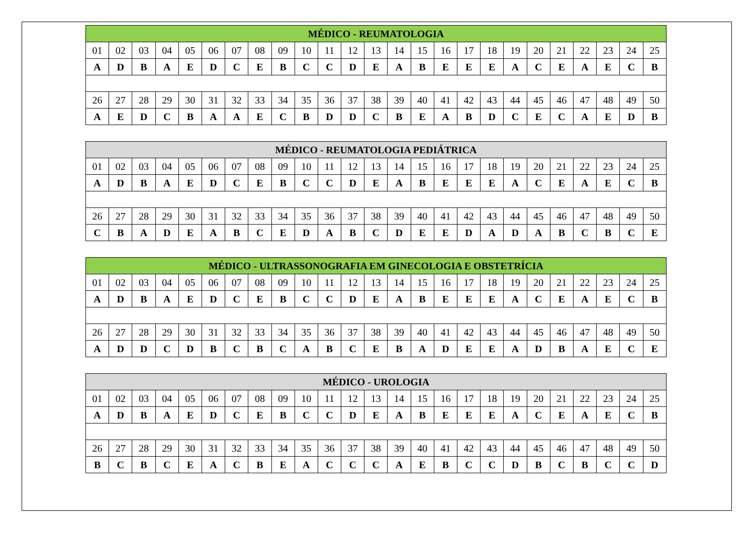| MÉDICO - REUMATOLOGIA | | | | | | | | | | | | | | | | | | | | | | | | |
| --- | --- | --- | --- | --- | --- | --- | --- | --- | --- | --- | --- | --- | --- | --- | --- | --- | --- | --- | --- | --- | --- | --- | --- | --- |
| 01 | 02 | 03 | 04 | 05 | 06 | 07 | 08 | 09 | 10 | 11 | 12 | 13 | 14 | 15 | 16 | 17 | 18 | 19 | 20 | 21 | 22 | 23 | 24 | 25 |
| A | D | B | A | E | D | C | E | B | C | C | D | E | A | B | E | E | E | A | C | E | A | E | C | B |
| 26 | 27 | 28 | 29 | 30 | 31 | 32 | 33 | 34 | 35 | 36 | 37 | 38 | 39 | 40 | 41 | 42 | 43 | 44 | 45 | 46 | 47 | 48 | 49 | 50 |
| A | E | D | C | B | A | A | E | C | B | D | D | C | B | E | A | B | D | C | E | C | A | E | D | B |
| MÉDICO - REUMATOLOGIA PEDIÁTRICA | | | | | | | | | | | | | | | | | | | | | | | | |
| --- | --- | --- | --- | --- | --- | --- | --- | --- | --- | --- | --- | --- | --- | --- | --- | --- | --- | --- | --- | --- | --- | --- | --- | --- |
| 01 | 02 | 03 | 04 | 05 | 06 | 07 | 08 | 09 | 10 | 11 | 12 | 13 | 14 | 15 | 16 | 17 | 18 | 19 | 20 | 21 | 22 | 23 | 24 | 25 |
| A | D | B | A | E | D | C | E | B | C | C | D | E | A | B | E | E | E | A | C | E | A | E | C | B |
| 26 | 27 | 28 | 29 | 30 | 31 | 32 | 33 | 34 | 35 | 36 | 37 | 38 | 39 | 40 | 41 | 42 | 43 | 44 | 45 | 46 | 47 | 48 | 49 | 50 |
| C | B | A | D | E | A | B | C | E | D | A | B | C | D | E | E | D | A | D | A | B | C | B | C | E |
| MÉDICO - ULTRASSONOGRAFIA EM GINECOLOGIA E OBSTETRÍCIA | | | | | | | | | | | | | | | | | | | | | | | | |
| --- | --- | --- | --- | --- | --- | --- | --- | --- | --- | --- | --- | --- | --- | --- | --- | --- | --- | --- | --- | --- | --- | --- | --- | --- |
| 01 | 02 | 03 | 04 | 05 | 06 | 07 | 08 | 09 | 10 | 11 | 12 | 13 | 14 | 15 | 16 | 17 | 18 | 19 | 20 | 21 | 22 | 23 | 24 | 25 |
| A | D | B | A | E | D | C | E | B | C | C | D | E | A | B | E | E | E | A | C | E | A | E | C | B |
| 26 | 27 | 28 | 29 | 30 | 31 | 32 | 33 | 34 | 35 | 36 | 37 | 38 | 39 | 40 | 41 | 42 | 43 | 44 | 45 | 46 | 47 | 48 | 49 | 50 |
| A | D | D | C | D | B | C | B | C | A | B | C | E | B | A | D | E | E | A | D | B | A | E | C | E |
| MÉDICO - UROLOGIA | | | | | | | | | | | | | | | | | | | | | | | | |
| --- | --- | --- | --- | --- | --- | --- | --- | --- | --- | --- | --- | --- | --- | --- | --- | --- | --- | --- | --- | --- | --- | --- | --- | --- |
| 01 | 02 | 03 | 04 | 05 | 06 | 07 | 08 | 09 | 10 | 11 | 12 | 13 | 14 | 15 | 16 | 17 | 18 | 19 | 20 | 21 | 22 | 23 | 24 | 25 |
| A | D | B | A | E | D | C | E | B | C | C | D | E | A | B | E | E | E | A | C | E | A | E | C | B |
| 26 | 27 | 28 | 29 | 30 | 31 | 32 | 33 | 34 | 35 | 36 | 37 | 38 | 39 | 40 | 41 | 42 | 43 | 44 | 45 | 46 | 47 | 48 | 49 | 50 |
| B | C | B | C | E | A | C | B | E | A | C | C | C | A | E | B | C | C | D | B | C | B | C | C | D |